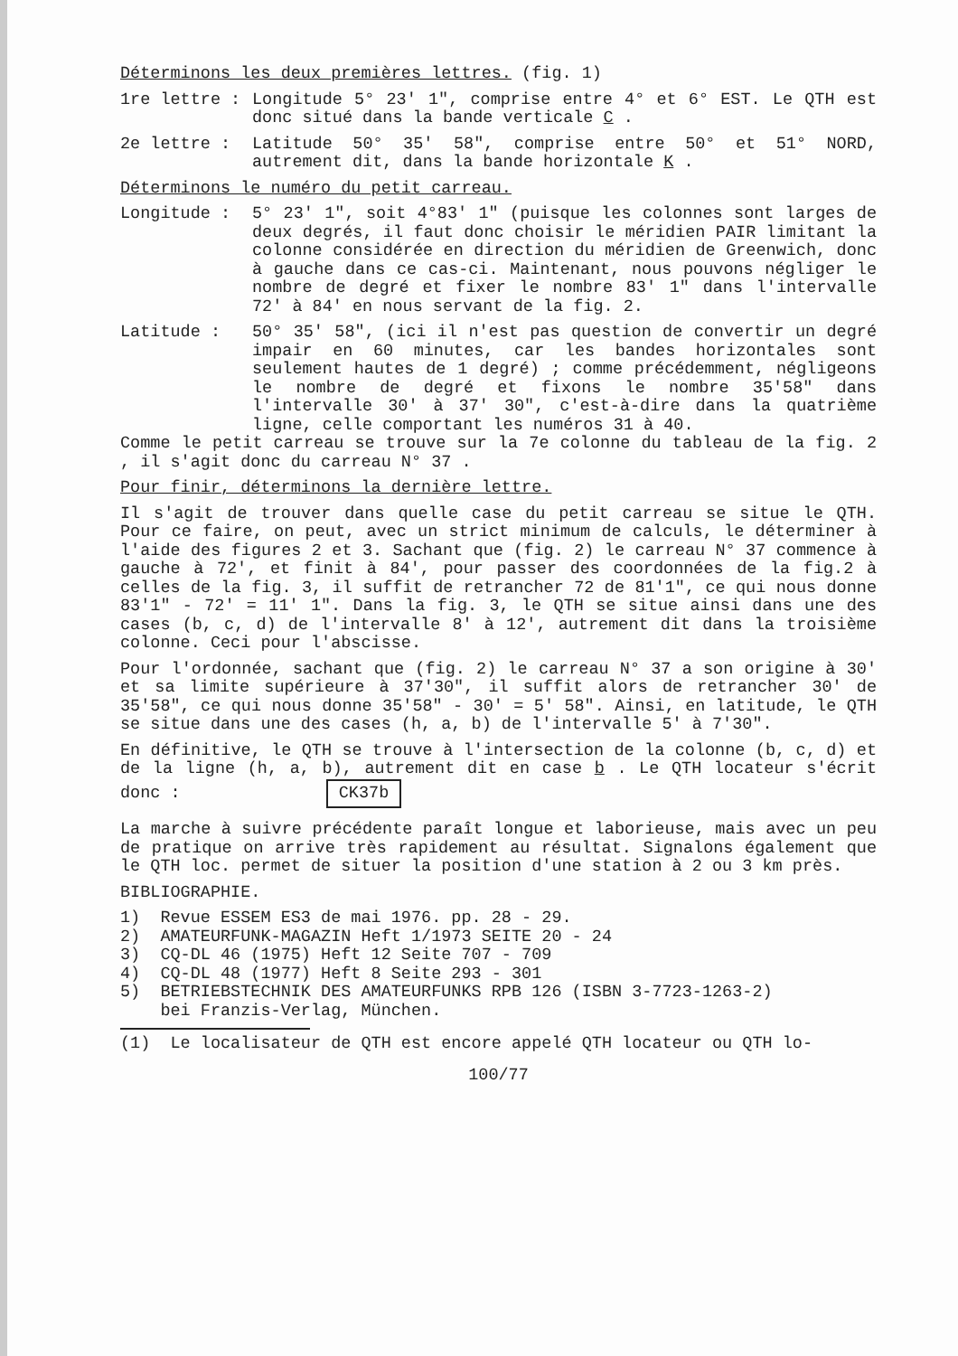Déterminons les deux premières lettres. (fig. 1)
1re lettre : Longitude 5° 23' 1", comprise entre 4° et 6° EST. Le QTH est donc situé dans la bande verticale C .
2e lettre : Latitude 50° 35' 58", comprise entre 50° et 51° NORD, autrement dit, dans la bande horizontale K .
Déterminons le numéro du petit carreau.
Longitude : 5° 23' 1", soit 4°83' 1" (puisque les colonnes sont larges de deux degrés, il faut donc choisir le méridien PAIR limitant la colonne considérée en direction du méridien de Greenwich, donc à gauche dans ce cas-ci. Maintenant, nous pouvons négliger le nombre de degré et fixer le nombre 83' 1" dans l'intervalle 72' à 84' en nous servant de la fig. 2.
Latitude : 50° 35' 58", (ici il n'est pas question de convertir un degré impair en 60 minutes, car les bandes horizontales sont seulement hautes de 1 degré) ; comme précédemment, négligeons le nombre de degré et fixons le nombre 35'58" dans l'intervalle 30' à 37' 30", c'est-à-dire dans la quatrième ligne, celle comportant les numéros 31 à 40.
Comme le petit carreau se trouve sur la 7e colonne du tableau de la fig. 2 , il s'agit donc du carreau N° 37 .
Pour finir, déterminons la dernière lettre.
Il s'agit de trouver dans quelle case du petit carreau se situe le QTH. Pour ce faire, on peut, avec un strict minimum de calculs, le déterminer à l'aide des figures 2 et 3. Sachant que (fig. 2) le carreau N° 37 commence à gauche à 72', et finit à 84', pour passer des coordonnées de la fig.2 à celles de la fig. 3, il suffit de retrancher 72 de 81'1", ce qui nous donne 83'1" - 72' = 11' 1". Dans la fig. 3, le QTH se situe ainsi dans une des cases (b, c, d) de l'intervalle 8' à 12', autrement dit dans la troisième colonne. Ceci pour l'abscisse.
Pour l'ordonnée, sachant que (fig. 2) le carreau N° 37 a son origine à 30' et sa limite supérieure à 37'30", il suffit alors de retrancher 30' de 35'58", ce qui nous donne 35'58" - 30' = 5' 58". Ainsi, en latitude, le QTH se situe dans une des cases (h, a, b) de l'intervalle 5' à 7'30".
En définitive, le QTH se trouve à l'intersection de la colonne (b, c, d) et de la ligne (h, a, b), autrement dit en case b . Le QTH locateur s'écrit donc : CK37b
La marche à suivre précédente paraît longue et laborieuse, mais avec un peu de pratique on arrive très rapidement au résultat. Signalons également que le QTH loc. permet de situer la position d'une station à 2 ou 3 km près.
BIBLIOGRAPHIE.
1) Revue ESSEM ES3 de mai 1976. pp. 28 - 29.
2) AMATEURFUNK-MAGAZIN Heft 1/1973 SEITE 20 - 24
3) CQ-DL 46 (1975) Heft 12 Seite 707 - 709
4) CQ-DL 48 (1977) Heft 8 Seite 293 - 301
5) BETRIEBSTECHNIK DES AMATEURFUNKS RPB 126 (ISBN 3-7723-1263-2)
bei Franzis-Verlag, München.
(1) Le localisateur de QTH est encore appelé QTH locateur ou QTH lo-
100/77